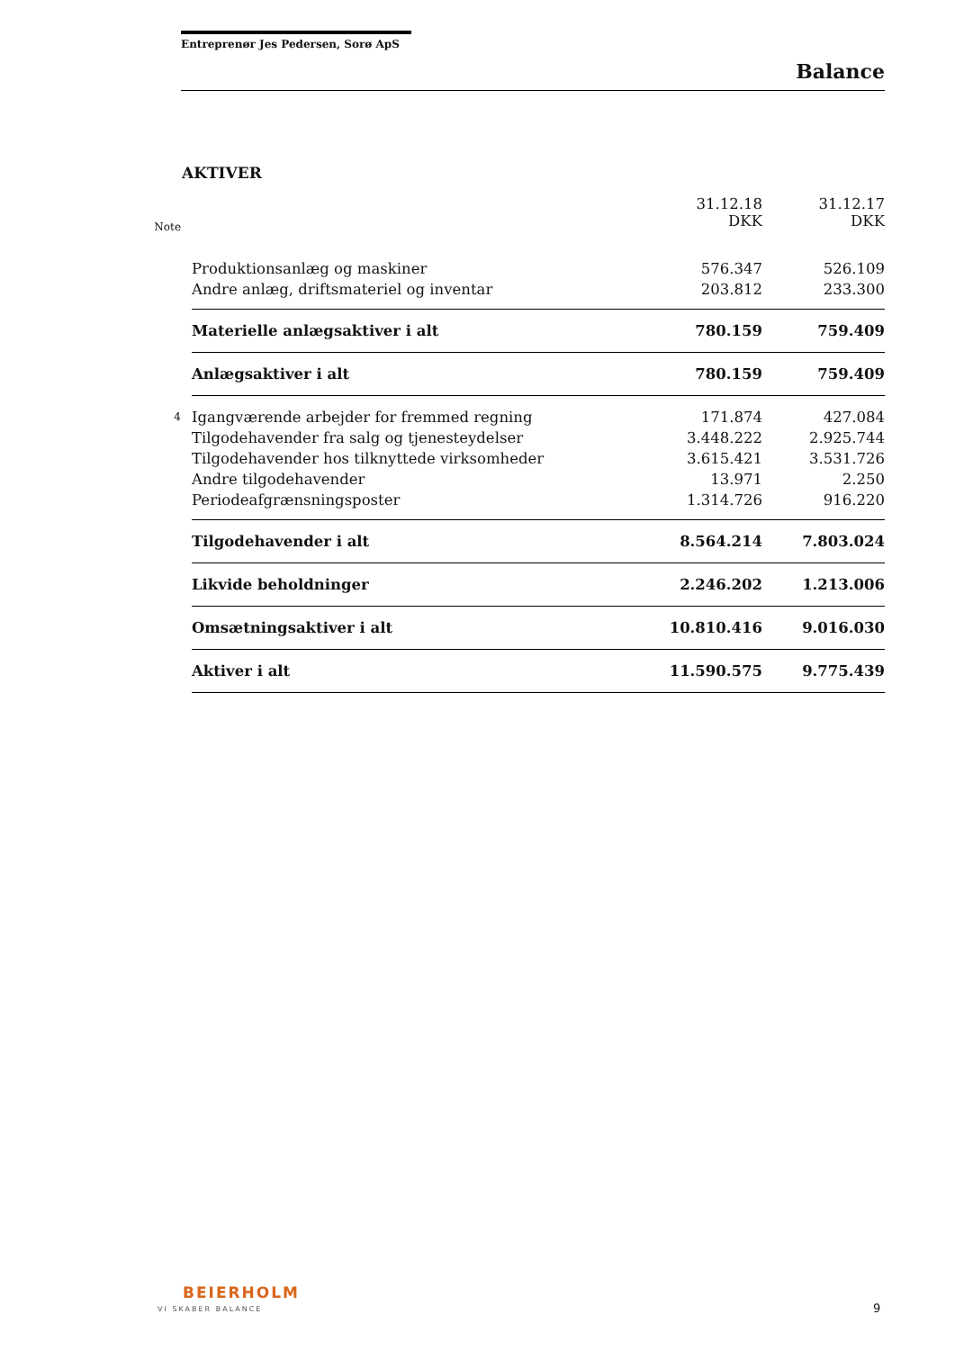Entreprenør Jes Pedersen, Sorø ApS
Balance
AKTIVER
| Note | | 31.12.18 DKK | 31.12.17 DKK |
| --- | --- | --- | --- |
| | Produktionsanlæg og maskiner | 576.347 | 526.109 |
| | Andre anlæg, driftsmateriel og inventar | 203.812 | 233.300 |
| | Materielle anlægsaktiver i alt | 780.159 | 759.409 |
| | Anlægsaktiver i alt | 780.159 | 759.409 |
| 4 | Igangværende arbejder for fremmed regning | 171.874 | 427.084 |
| | Tilgodehavender fra salg og tjenesteydelser | 3.448.222 | 2.925.744 |
| | Tilgodehavender hos tilknyttede virksomheder | 3.615.421 | 3.531.726 |
| | Andre tilgodehavender | 13.971 | 2.250 |
| | Periodeafgrænsningsposter | 1.314.726 | 916.220 |
| | Tilgodehavender i alt | 8.564.214 | 7.803.024 |
| | Likvide beholdninger | 2.246.202 | 1.213.006 |
| | Omsætningsaktiver i alt | 10.810.416 | 9.016.030 |
| | Aktiver i alt | 11.590.575 | 9.775.439 |
BEIERHOLM
VI SKABER BALANCE 9